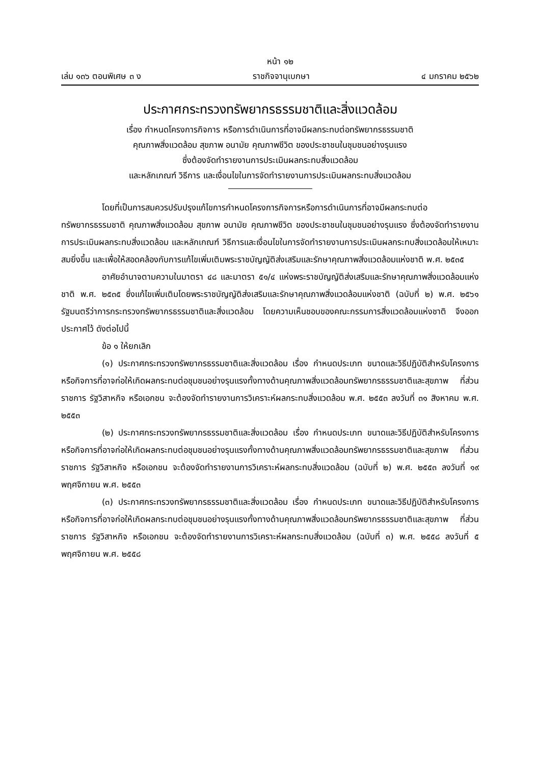หน้า ๑๒
เล่ม ๑๓๖ ตอนพิเศษ ๓ ง ราชกิจจานุเบกษา ๔ มกราคม ๒๕๖๒
ประกาศกระทรวงทรัพยากรธรรมชาติและสิ่งแวดล้อม
เรื่อง กำหนดโครงการกิจการ หรือการดำเนินการที่อาจมีผลกระทบต่อทรัพยากรธรรมชาติ
คุณภาพสิ่งแวดล้อม สุขภาพ อนามัย คุณภาพชีวิต ของประชาชนในชุมชนอย่างรุนแรง
ซึ่งต้องจัดทำรายงานการประเมินผลกระทบสิ่งแวดล้อม
และหลักเกณฑ์ วิธีการ และเงื่อนไขในการจัดทำรายงานการประเมินผลกระทบสิ่งแวดล้อม
โดยที่เป็นการสมควรปรับปรุงแก้ไขการกำหนดโครงการกิจการหรือการดำเนินการที่อาจมีผลกระทบต่อทรัพยากรธรรมชาติ คุณภาพสิ่งแวดล้อม สุขภาพ อนามัย คุณภาพชีวิต ของประชาชนในชุมชนอย่างรุนแรง ซึ่งต้องจัดทำรายงานการประเมินผลกระทบสิ่งแวดล้อม และหลักเกณฑ์ วิธีการและเงื่อนไขในการจัดทำรายงานการประเมินผลกระทบสิ่งแวดล้อมให้เหมาะสมยิ่งขึ้น และเพื่อให้สอดคล้องกับการแก้ไขเพิ่มเติมพระราชบัญญัติส่งเสริมและรักษาคุณภาพสิ่งแวดล้อมแห่งชาติ พ.ศ. ๒๕๓๕
อาศัยอำนาจตามความในมาตรา ๔๘ และมาตรา ๕๑/๔ แห่งพระราชบัญญัติส่งเสริมและรักษาคุณภาพสิ่งแวดล้อมแห่งชาติ พ.ศ. ๒๕๓๕ ซึ่งแก้ไขเพิ่มเติมโดยพระราชบัญญัติส่งเสริมและรักษาคุณภาพสิ่งแวดล้อมแห่งชาติ (ฉบับที่ ๒) พ.ศ. ๒๕๖๑ รัฐมนตรีว่าการกระทรวงทรัพยากรธรรมชาติและสิ่งแวดล้อม โดยความเห็นชอบของคณะกรรมการสิ่งแวดล้อมแห่งชาติ จึงออกประกาศไว้ ดังต่อไปนี้
ข้อ ๑ ให้ยกเลิก
(๑) ประกาศกระทรวงทรัพยากรธรรมชาติและสิ่งแวดล้อม เรื่อง กำหนดประเภท ขนาดและวิธีปฏิบัติสำหรับโครงการหรือกิจการที่อาจก่อให้เกิดผลกระทบต่อชุมชนอย่างรุนแรงทั้งทางด้านคุณภาพสิ่งแวดล้อมทรัพยากรธรรมชาติและสุขภาพ ที่ส่วนราชการ รัฐวิสาหกิจ หรือเอกชน จะต้องจัดทำรายงานการวิเคราะห์ผลกระทบสิ่งแวดล้อม พ.ศ. ๒๕๕๓ ลงวันที่ ๓๑ สิงหาคม พ.ศ. ๒๕๕๓
(๒) ประกาศกระทรวงทรัพยากรธรรมชาติและสิ่งแวดล้อม เรื่อง กำหนดประเภท ขนาดและวิธีปฏิบัติสำหรับโครงการหรือกิจการที่อาจก่อให้เกิดผลกระทบต่อชุมชนอย่างรุนแรงทั้งทางด้านคุณภาพสิ่งแวดล้อมทรัพยากรธรรมชาติและสุขภาพ ที่ส่วนราชการ รัฐวิสาหกิจ หรือเอกชน จะต้องจัดทำรายงานการวิเคราะห์ผลกระทบสิ่งแวดล้อม (ฉบับที่ ๒) พ.ศ. ๒๕๕๓ ลงวันที่ ๑๙ พฤศจิกายน พ.ศ. ๒๕๕๓
(๓) ประกาศกระทรวงทรัพยากรธรรมชาติและสิ่งแวดล้อม เรื่อง กำหนดประเภท ขนาดและวิธีปฏิบัติสำหรับโครงการหรือกิจการที่อาจก่อให้เกิดผลกระทบต่อชุมชนอย่างรุนแรงทั้งทางด้านคุณภาพสิ่งแวดล้อมทรัพยากรธรรมชาติและสุขภาพ ที่ส่วนราชการ รัฐวิสาหกิจ หรือเอกชน จะต้องจัดทำรายงานการวิเคราะห์ผลกระทบสิ่งแวดล้อม (ฉบับที่ ๓) พ.ศ. ๒๕๕๘ ลงวันที่ ๕ พฤศจิกายน พ.ศ. ๒๕๕๘